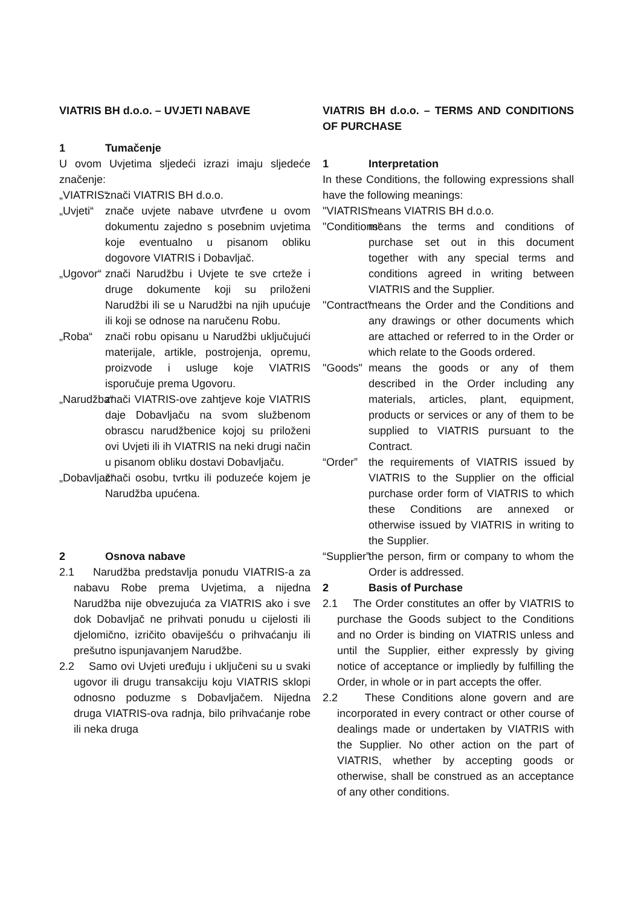VIATRIS BH d.o.o. – UVJETI NABAVE
1 Tumačenje
U ovom Uvjetima sljedeći izrazi imaju sljedeće značenje:
„VIATRIS“
znači VIATRIS BH d.o.o.
„Uvjeti“
znače uvjete nabave utvrđene u ovom dokumentu zajedno s posebnim uvjetima koje eventualno u pisanom obliku dogovore VIATRIS i Dobavljač.
„Ugovor“
znači Narudžbu i Uvjete te sve crteže i druge dokumente koji su priloženi Narudžbi ili se u Narudžbi na njih upućuje ili koji se odnose na naručenu Robu.
„Roba“ znači robu opisanu u Narudžbi uključujući materijale, artikle, postrojenja, opremu, proizvode i usluge koje VIATRIS isporučuje prema Ugovoru.
„Narudžba“
znači VIATRIS-ove zahtjeve koje VIATRIS daje Dobavljaču na svom službenom obrascu narudžbenice kojoj su priloženi ovi Uvjeti ili ih VIATRIS na neki drugi način u pisanom obliku dostavi Dobavljaču.
„Dobavljač“
znači osobu, tvrtku ili poduzeće kojem je Narudžba upućena.
2 Osnova nabave
2.1 Narudžba predstavlja ponudu VIATRIS-a za nabavu Robe prema Uvjetima, a nijedna Narudžba nije obvezujuća za VIATRIS ako i sve dok Dobavljač ne prihvati ponudu u cijelosti ili djelomično, izričito obaviješću o prihvaćanju ili prešutno ispunjavanjem Narudžbe.
2.2 Samo ovi Uvjeti uređuju i uključeni su u svaki ugovor ili drugu transakciju koju VIATRIS sklopi odnosno poduzme s Dobavljačem. Nijedna druga VIATRIS-ova radnja, bilo prihvaćanje robe ili neka druga
VIATRIS BH d.o.o. – TERMS AND CONDITIONS OF PURCHASE
1 Interpretation
In these Conditions, the following expressions shall have the following meanings:
"VIATRIS"
means VIATRIS BH d.o.o.
"Conditions"
means the terms and conditions of purchase set out in this document together with any special terms and conditions agreed in writing between VIATRIS and the Supplier.
"Contract"
means the Order and the Conditions and any drawings or other documents which are attached or referred to in the Order or which relate to the Goods ordered.
"Goods" means the goods or any of them described in the Order including any materials, articles, plant, equipment, products or services or any of them to be supplied to VIATRIS pursuant to the Contract.
“Order” the requirements of VIATRIS issued by VIATRIS to the Supplier on the official purchase order form of VIATRIS to which these Conditions are annexed or otherwise issued by VIATRIS in writing to the Supplier.
“Supplier”
the person, firm or company to whom the Order is addressed.
2 Basis of Purchase
2.1 The Order constitutes an offer by VIATRIS to purchase the Goods subject to the Conditions and no Order is binding on VIATRIS unless and until the Supplier, either expressly by giving notice of acceptance or impliedly by fulfilling the Order, in whole or in part accepts the offer.
2.2 These Conditions alone govern and are incorporated in every contract or other course of dealings made or undertaken by VIATRIS with the Supplier. No other action on the part of VIATRIS, whether by accepting goods or otherwise, shall be construed as an acceptance of any other conditions.